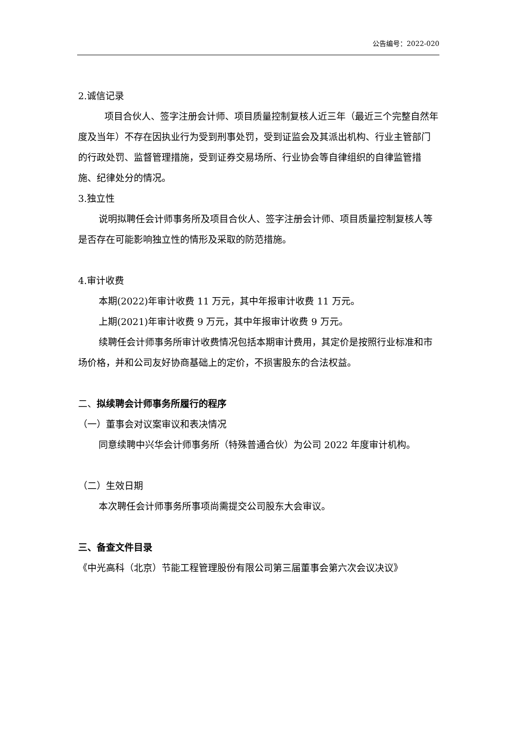公告编号：2022-020
2.诚信记录
项目合伙人、签字注册会计师、项目质量控制复核人近三年（最近三个完整自然年度及当年）不存在因执业行为受到刑事处罚，受到证监会及其派出机构、行业主管部门的行政处罚、监督管理措施，受到证券交易场所、行业协会等自律组织的自律监管措施、纪律处分的情况。
3.独立性
说明拟聘任会计师事务所及项目合伙人、签字注册会计师、项目质量控制复核人等是否存在可能影响独立性的情形及采取的防范措施。
4.审计收费
本期(2022)年审计收费 11 万元，其中年报审计收费 11 万元。
上期(2021)年审计收费 9 万元，其中年报审计收费 9 万元。
续聘任会计师事务所审计收费情况包括本期审计费用，其定价是按照行业标准和市场价格，并和公司友好协商基础上的定价，不损害股东的合法权益。
二、拟续聘会计师事务所履行的程序
（一）董事会对议案审议和表决情况
同意续聘中兴华会计师事务所（特殊普通合伙）为公司 2022 年度审计机构。
（二）生效日期
本次聘任会计师事务所事项尚需提交公司股东大会审议。
三、备查文件目录
《中光高科（北京）节能工程管理股份有限公司第三届董事会第六次会议决议》